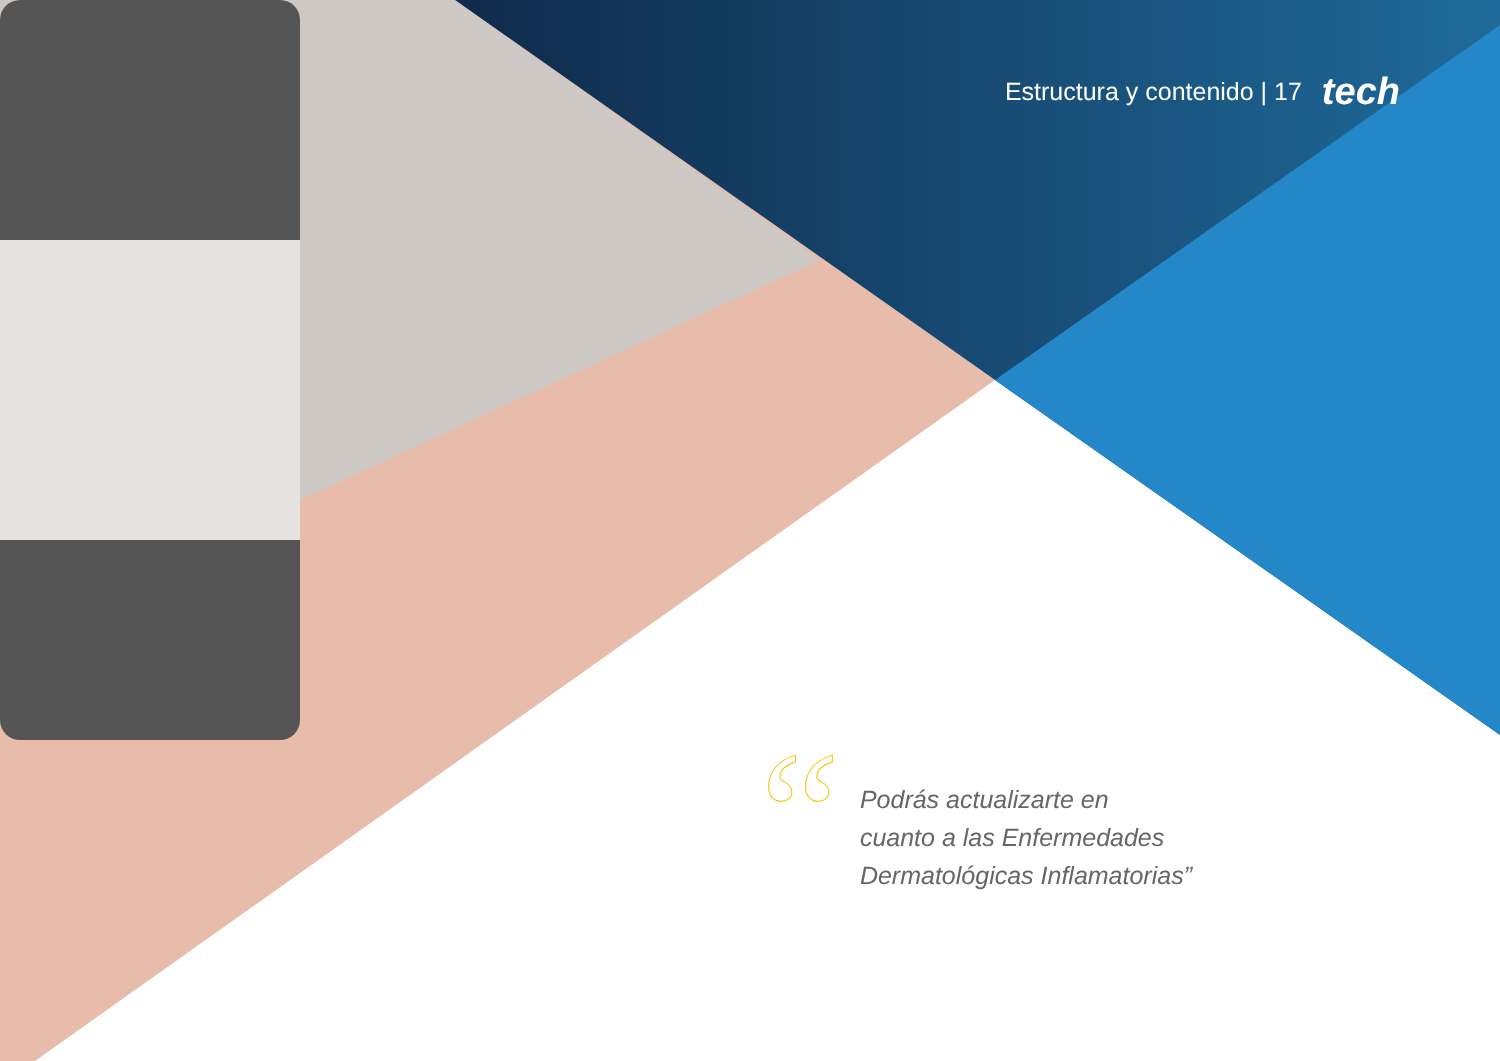Estructura y contenido | 17 tech
“
Podrás actualizarte en
cuanto a las Enfermedades
Dermatológicas Inflamatorias”